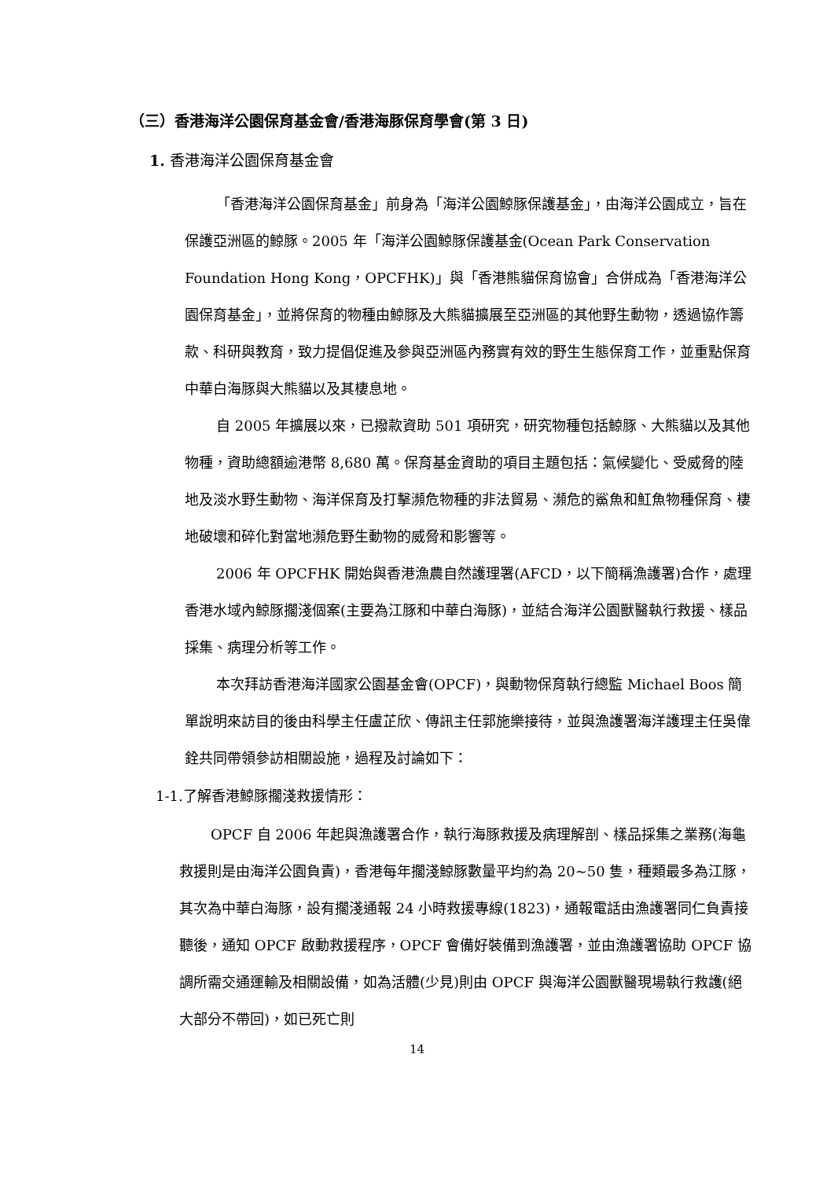（三）香港海洋公園保育基金會/香港海豚保育學會(第 3 日)
1. 香港海洋公園保育基金會
「香港海洋公園保育基金」前身為「海洋公園鯨豚保護基金」，由海洋公園成立，旨在保護亞洲區的鯨豚。2005 年「海洋公園鯨豚保護基金(Ocean Park Conservation Foundation Hong Kong，OPCFHK)」與「香港熊貓保育協會」合併成為「香港海洋公園保育基金」，並將保育的物種由鯨豚及大熊貓擴展至亞洲區的其他野生動物，透過協作籌款、科研與教育，致力提倡促進及參與亞洲區內務實有效的野生生態保育工作，並重點保育中華白海豚與大熊貓以及其棲息地。
自 2005 年擴展以來，已撥款資助 501 項研究，研究物種包括鯨豚、大熊貓以及其他物種，資助總額逾港幣 8,680 萬。保育基金資助的項目主題包括：氣候變化、受威脅的陸地及淡水野生動物、海洋保育及打擊瀕危物種的非法貿易、瀕危的鯊魚和魟魚物種保育、棲地破壞和碎化對當地瀕危野生動物的威脅和影響等。
2006 年 OPCFHK 開始與香港漁農自然護理署(AFCD，以下簡稱漁護署)合作，處理香港水域內鯨豚擱淺個案(主要為江豚和中華白海豚)，並結合海洋公園獸醫執行救援、樣品採集、病理分析等工作。
本次拜訪香港海洋國家公園基金會(OPCF)，與動物保育執行總監 Michael Boos 簡單說明來訪目的後由科學主任盧芷欣、傳訊主任郭施樂接待，並與漁護署海洋護理主任吳偉銓共同帶領參訪相關設施，過程及討論如下：
1-1.了解香港鯨豚擱淺救援情形：
OPCF 自 2006 年起與漁護署合作，執行海豚救援及病理解剖、樣品採集之業務(海龜救援則是由海洋公園負責)，香港每年擱淺鯨豚數量平均約為 20~50 隻，種類最多為江豚，其次為中華白海豚，設有擱淺通報 24 小時救援專線(1823)，通報電話由漁護署同仁負責接聽後，通知 OPCF 啟動救援程序，OPCF 會備好裝備到漁護署，並由漁護署協助 OPCF 協調所需交通運輸及相關設備，如為活體(少見)則由 OPCF 與海洋公園獸醫現場執行救護(絕大部分不帶回)，如已死亡則
14